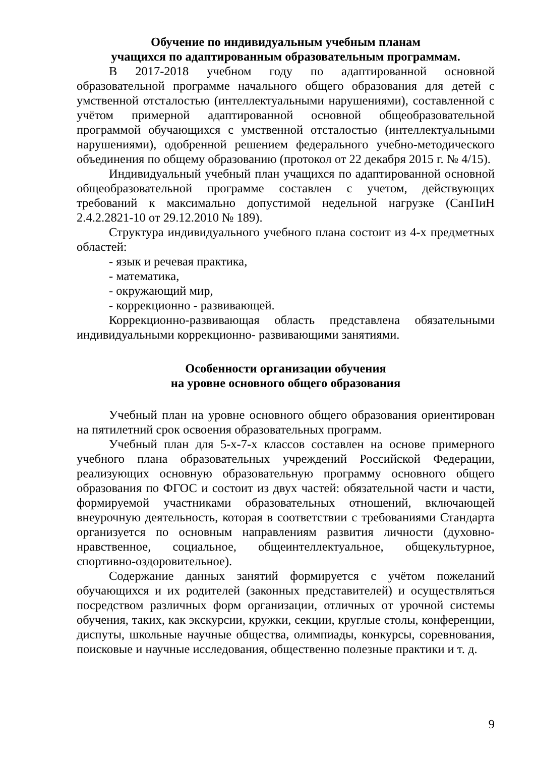Обучение по индивидуальным учебным планам
учащихся по адаптированным образовательным программам.
В 2017-2018 учебном году по адаптированной основной образовательной программе начального общего образования для детей с умственной отсталостью (интеллектуальными нарушениями), составленной с учётом примерной адаптированной основной общеобразовательной программой обучающихся с умственной отсталостью (интеллектуальными нарушениями), одобренной решением федерального учебно-методического объединения по общему образованию (протокол от 22 декабря 2015 г. № 4/15).
Индивидуальный учебный план учащихся по адаптированной основной общеобразовательной программе составлен с учетом, действующих требований к максимально допустимой недельной нагрузке (СанПиН 2.4.2.2821-10 от 29.12.2010 № 189).
Структура индивидуального учебного плана состоит из 4-х предметных областей:
- язык и речевая практика,
- математика,
- окружающий мир,
- коррекционно - развивающей.
Коррекционно-развивающая область представлена обязательными индивидуальными коррекционно- развивающими занятиями.
Особенности организации обучения
на уровне основного общего образования
Учебный план на уровне основного общего образования ориентирован на пятилетний срок освоения образовательных программ.
Учебный план для 5-х-7-х классов составлен на основе примерного учебного плана образовательных учреждений Российской Федерации, реализующих основную образовательную программу основного общего образования по ФГОС и состоит из двух частей: обязательной части и части, формируемой участниками образовательных отношений, включающей внеурочную деятельность, которая в соответствии с требованиями Стандарта организуется по основным направлениям развития личности (духовно-нравственное, социальное, общеинтеллектуальное, общекультурное, спортивно-оздоровительное).
Содержание данных занятий формируется с учётом пожеланий обучающихся и их родителей (законных представителей) и осуществляться посредством различных форм организации, отличных от урочной системы обучения, таких, как экскурсии, кружки, секции, круглые столы, конференции, диспуты, школьные научные общества, олимпиады, конкурсы, соревнования, поисковые и научные исследования, общественно полезные практики и т. д.
9